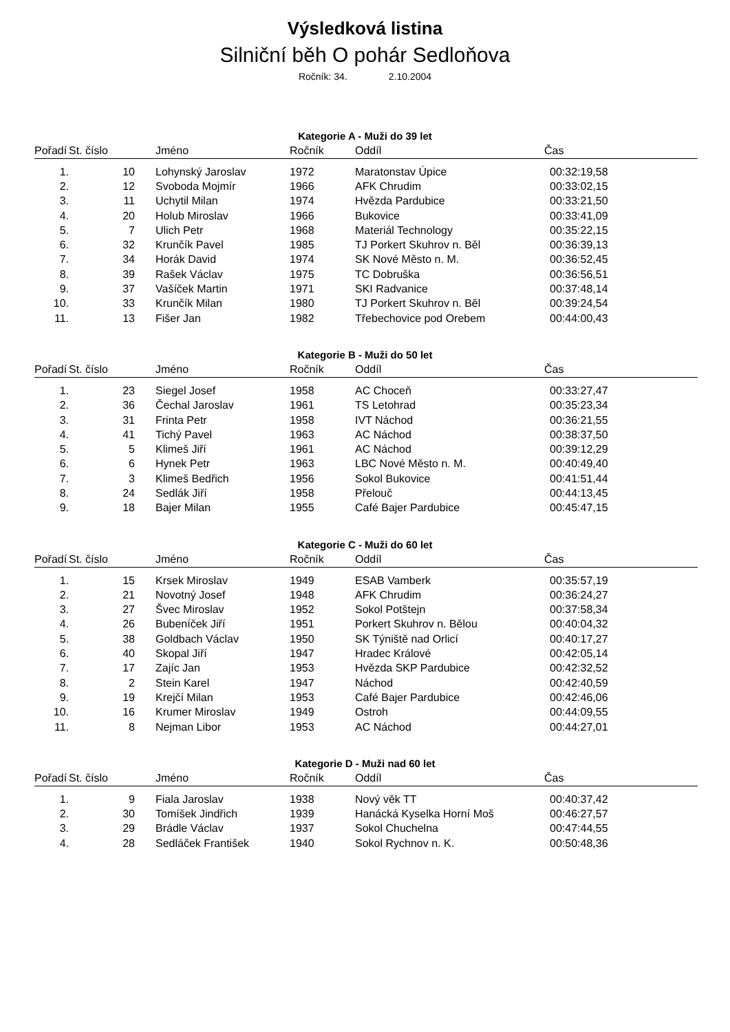Výsledková listina
Silniční běh O pohár Sedloňova
Ročník: 34. 2.10.2004
Kategorie A - Muži do 39 let
| Pořadí | St. číslo | Jméno | Ročník | Oddíl | Čas |
| --- | --- | --- | --- | --- | --- |
| 1. | 10 | Lohynský Jaroslav | 1972 | Maratonstav Úpice | 00:32:19,58 |
| 2. | 12 | Svoboda Mojmír | 1966 | AFK Chrudim | 00:33:02,15 |
| 3. | 11 | Uchytil Milan | 1974 | Hvězda Pardubice | 00:33:21,50 |
| 4. | 20 | Holub Miroslav | 1966 | Bukovice | 00:33:41,09 |
| 5. | 7 | Ulich Petr | 1968 | Materiál Technology | 00:35:22,15 |
| 6. | 32 | Krunčík Pavel | 1985 | TJ Porkert Skuhrov n. Běl | 00:36:39,13 |
| 7. | 34 | Horák David | 1974 | SK Nové Město n. M. | 00:36:52,45 |
| 8. | 39 | Rašek Václav | 1975 | TC Dobruška | 00:36:56,51 |
| 9. | 37 | Vašíček Martin | 1971 | SKI Radvanice | 00:37:48,14 |
| 10. | 33 | Krunčík Milan | 1980 | TJ Porkert Skuhrov n. Běl | 00:39:24,54 |
| 11. | 13 | Fišer Jan | 1982 | Třebechovice pod Orebem | 00:44:00,43 |
Kategorie B - Muži do 50 let
| Pořadí | St. číslo | Jméno | Ročník | Oddíl | Čas |
| --- | --- | --- | --- | --- | --- |
| 1. | 23 | Siegel Josef | 1958 | AC Choceň | 00:33:27,47 |
| 2. | 36 | Čechal Jaroslav | 1961 | TS Letohrad | 00:35:23,34 |
| 3. | 31 | Frinta Petr | 1958 | IVT Náchod | 00:36:21,55 |
| 4. | 41 | Tichý Pavel | 1963 | AC Náchod | 00:38:37,50 |
| 5. | 5 | Klimeš Jiří | 1961 | AC Náchod | 00:39:12,29 |
| 6. | 6 | Hynek Petr | 1963 | LBC Nové Město n. M. | 00:40:49,40 |
| 7. | 3 | Klimeš Bedřich | 1956 | Sokol Bukovice | 00:41:51,44 |
| 8. | 24 | Sedlák Jiří | 1958 | Přelouč | 00:44:13,45 |
| 9. | 18 | Bajer Milan | 1955 | Café Bajer Pardubice | 00:45:47,15 |
Kategorie C - Muži do 60 let
| Pořadí | St. číslo | Jméno | Ročník | Oddíl | Čas |
| --- | --- | --- | --- | --- | --- |
| 1. | 15 | Krsek Miroslav | 1949 | ESAB Vamberk | 00:35:57,19 |
| 2. | 21 | Novotný Josef | 1948 | AFK Chrudim | 00:36:24,27 |
| 3. | 27 | Švec Miroslav | 1952 | Sokol Potštejn | 00:37:58,34 |
| 4. | 26 | Bubeníček Jiří | 1951 | Porkert Skuhrov n. Bělou | 00:40:04,32 |
| 5. | 38 | Goldbach Václav | 1950 | SK Týniště nad Orlicí | 00:40:17,27 |
| 6. | 40 | Skopal Jiří | 1947 | Hradec Králové | 00:42:05,14 |
| 7. | 17 | Zajíc Jan | 1953 | Hvězda SKP Pardubice | 00:42:32,52 |
| 8. | 2 | Stein Karel | 1947 | Náchod | 00:42:40,59 |
| 9. | 19 | Krejčí Milan | 1953 | Café Bajer Pardubice | 00:42:46,06 |
| 10. | 16 | Krumer Miroslav | 1949 | Ostroh | 00:44:09,55 |
| 11. | 8 | Nejman Libor | 1953 | AC Náchod | 00:44:27,01 |
Kategorie D - Muži nad 60 let
| Pořadí | St. číslo | Jméno | Ročník | Oddíl | Čas |
| --- | --- | --- | --- | --- | --- |
| 1. | 9 | Fiala Jaroslav | 1938 | Nový věk TT | 00:40:37,42 |
| 2. | 30 | Tomíšek Jindřich | 1939 | Hanácká Kyselka Horní Moš | 00:46:27,57 |
| 3. | 29 | Brádle Václav | 1937 | Sokol Chuchelna | 00:47:44,55 |
| 4. | 28 | Sedláček František | 1940 | Sokol Rychnov n. K. | 00:50:48,36 |